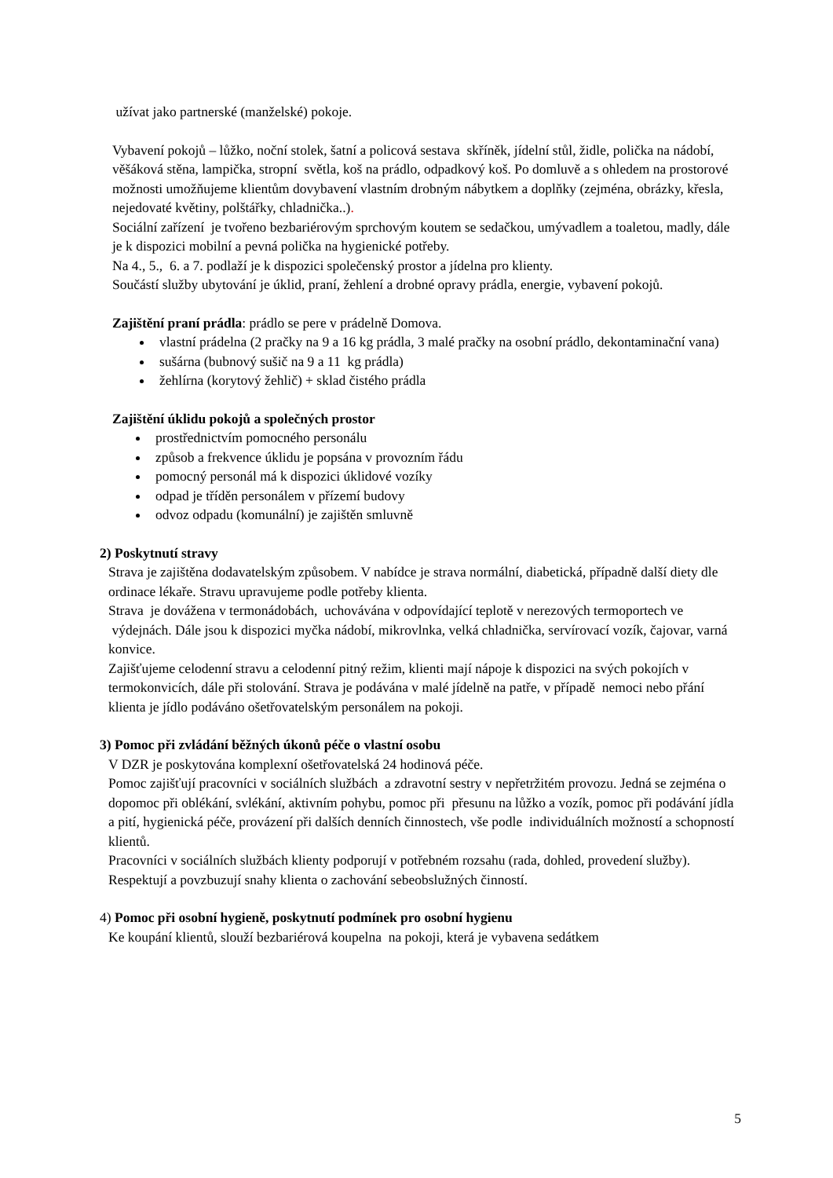užívat jako partnerské (manželské) pokoje.
Vybavení pokojů – lůžko, noční stolek, šatní a policová sestava skříněk, jídelní stůl, židle, polička na nádobí, věšáková stěna, lampička, stropní světla, koš na prádlo, odpadkový koš. Po domluvě a s ohledem na prostorové možnosti umožňujeme klientům dovybavení vlastním drobným nábytkem a doplňky (zejména, obrázky, křesla, nejedovaté květiny, polštářky, chladnička..).
Sociální zařízení je tvořeno bezbariérovým sprchovým koutem se sedačkou, umývadlem a toaletou, madly, dále je k dispozici mobilní a pevná polička na hygienické potřeby.
Na 4., 5., 6. a 7. podlaží je k dispozici společenský prostor a jídelna pro klienty.
Součástí služby ubytování je úklid, praní, žehlení a drobné opravy prádla, energie, vybavení pokojů.
Zajištění praní prádla: prádlo se pere v prádelně Domova.
vlastní prádelna (2 pračky na 9 a 16 kg prádla, 3 malé pračky na osobní prádlo, dekontaminační vana)
sušárna (bubnový sušič na 9 a 11 kg prádla)
žehlírna (korytový žehlič) + sklad čistého prádla
Zajištění úklidu pokojů a společných prostor
prostřednictvím pomocného personálu
způsob a frekvence úklidu je popsána v provozním řádu
pomocný personál má k dispozici úklidové vozíky
odpad je tříděn personálem v přízemí budovy
odvoz odpadu (komunální) je zajištěn smluvně
2) Poskytnutí stravy
Strava je zajištěna dodavatelským způsobem. V nabídce je strava normální, diabetická, případně další diety dle ordinace lékaře. Stravu upravujeme podle potřeby klienta.
Strava je dovážena v termonádobách, uchovávána v odpovídající teplotě v nerezových termoportech ve výdejnách. Dále jsou k dispozici myčka nádobí, mikrovlnka, velká chladnička, servírovací vozík, čajovar, varná konvice.
Zajišťujeme celodenní stravu a celodenní pitný režim, klienti mají nápoje k dispozici na svých pokojích v termokonvicích, dále při stolování. Strava je podávána v malé jídelně na patře, v případě nemoci nebo přání klienta je jídlo podáváno ošetřovatelským personálem na pokoji.
3) Pomoc při zvládání běžných úkonů péče o vlastní osobu
V DZR je poskytována komplexní ošetřovatelská 24 hodinová péče.
Pomoc zajišťují pracovníci v sociálních službách a zdravotní sestry v nepřetržitém provozu. Jedná se zejména o dopomoc při oblékání, svlékání, aktivním pohybu, pomoc při přesunu na lůžko a vozík, pomoc při podávání jídla a pití, hygienická péče, provázení při dalších denních činnostech, vše podle individuálních možností a schopností klientů.
Pracovníci v sociálních službách klienty podporují v potřebném rozsahu (rada, dohled, provedení služby). Respektují a povzbuzují snahy klienta o zachování sebeobslužných činností.
4) Pomoc při osobní hygieně, poskytnutí podmínek pro osobní hygienu
Ke koupání klientů, slouží bezbariérová koupelna na pokoji, která je vybavena sedátkem
5